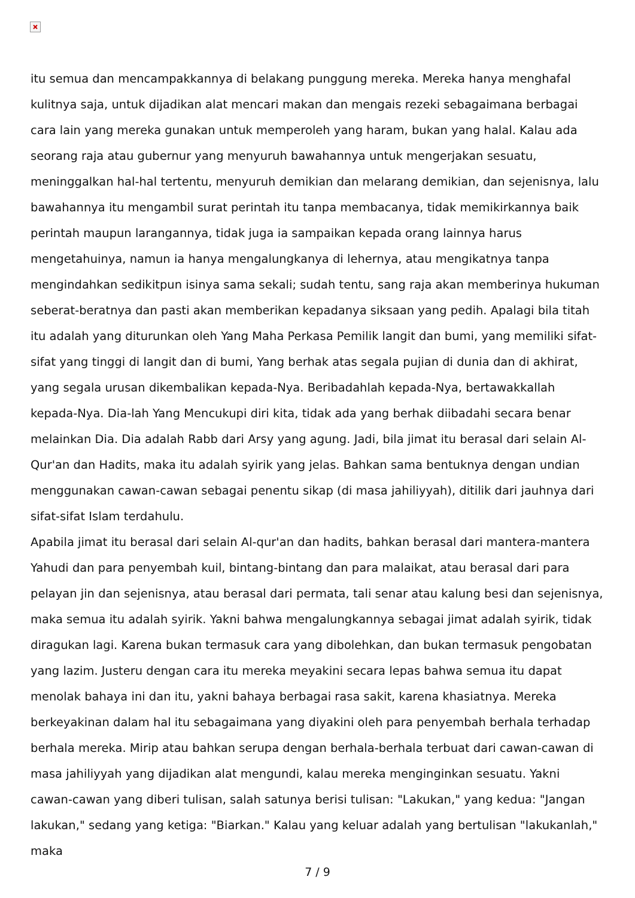itu semua dan mencampakkannya di belakang punggung mereka. Mereka hanya menghafal kulitnya saja, untuk dijadikan alat mencari makan dan mengais rezeki sebagaimana berbagai cara lain yang mereka gunakan untuk memperoleh yang haram, bukan yang halal. Kalau ada seorang raja atau gubernur yang menyuruh bawahannya untuk mengerjakan sesuatu, meninggalkan hal-hal tertentu, menyuruh demikian dan melarang demikian, dan sejenisnya, lalu bawahannya itu mengambil surat perintah itu tanpa membacanya, tidak memikirkannya baik perintah maupun larangannya, tidak juga ia sampaikan kepada orang lainnya harus mengetahuinya, namun ia hanya mengalungkanya di lehernya, atau mengikatnya tanpa mengindahkan sedikitpun isinya sama sekali; sudah tentu, sang raja akan memberinya hukuman seberat-beratnya dan pasti akan memberikan kepadanya siksaan yang pedih. Apalagi bila titah itu adalah yang diturunkan oleh Yang Maha Perkasa Pemilik langit dan bumi, yang memiliki sifat-sifat yang tinggi di langit dan di bumi, Yang berhak atas segala pujian di dunia dan di akhirat, yang segala urusan dikembalikan kepada-Nya. Beribadahlah kepada-Nya, bertawakkallah kepada-Nya. Dia-lah Yang Mencukupi diri kita, tidak ada yang berhak diibadahi secara benar melainkan Dia. Dia adalah Rabb dari Arsy yang agung. Jadi, bila jimat itu berasal dari selain Al-Qur'an dan Hadits, maka itu adalah syirik yang jelas. Bahkan sama bentuknya dengan undian menggunakan cawan-cawan sebagai penentu sikap (di masa jahiliyyah), ditilik dari jauhnya dari sifat-sifat Islam terdahulu.
Apabila jimat itu berasal dari selain Al-qur'an dan hadits, bahkan berasal dari mantera-mantera Yahudi dan para penyembah kuil, bintang-bintang dan para malaikat, atau berasal dari para pelayan jin dan sejenisnya, atau berasal dari permata, tali senar atau kalung besi dan sejenisnya, maka semua itu adalah syirik. Yakni bahwa mengalungkannya sebagai jimat adalah syirik, tidak diragukan lagi. Karena bukan termasuk cara yang dibolehkan, dan bukan termasuk pengobatan yang lazim. Justeru dengan cara itu mereka meyakini secara lepas bahwa semua itu dapat menolak bahaya ini dan itu, yakni bahaya berbagai rasa sakit, karena khasiatnya. Mereka berkeyakinan dalam hal itu sebagaimana yang diyakini oleh para penyembah berhala terhadap berhala mereka. Mirip atau bahkan serupa dengan berhala-berhala terbuat dari cawan-cawan di masa jahiliyyah yang dijadikan alat mengundi, kalau mereka menginginkan sesuatu. Yakni cawan-cawan yang diberi tulisan, salah satunya berisi tulisan: "Lakukan," yang kedua: "Jangan lakukan," sedang yang ketiga: "Biarkan." Kalau yang keluar adalah yang bertulisan "lakukanlah," maka
7 / 9